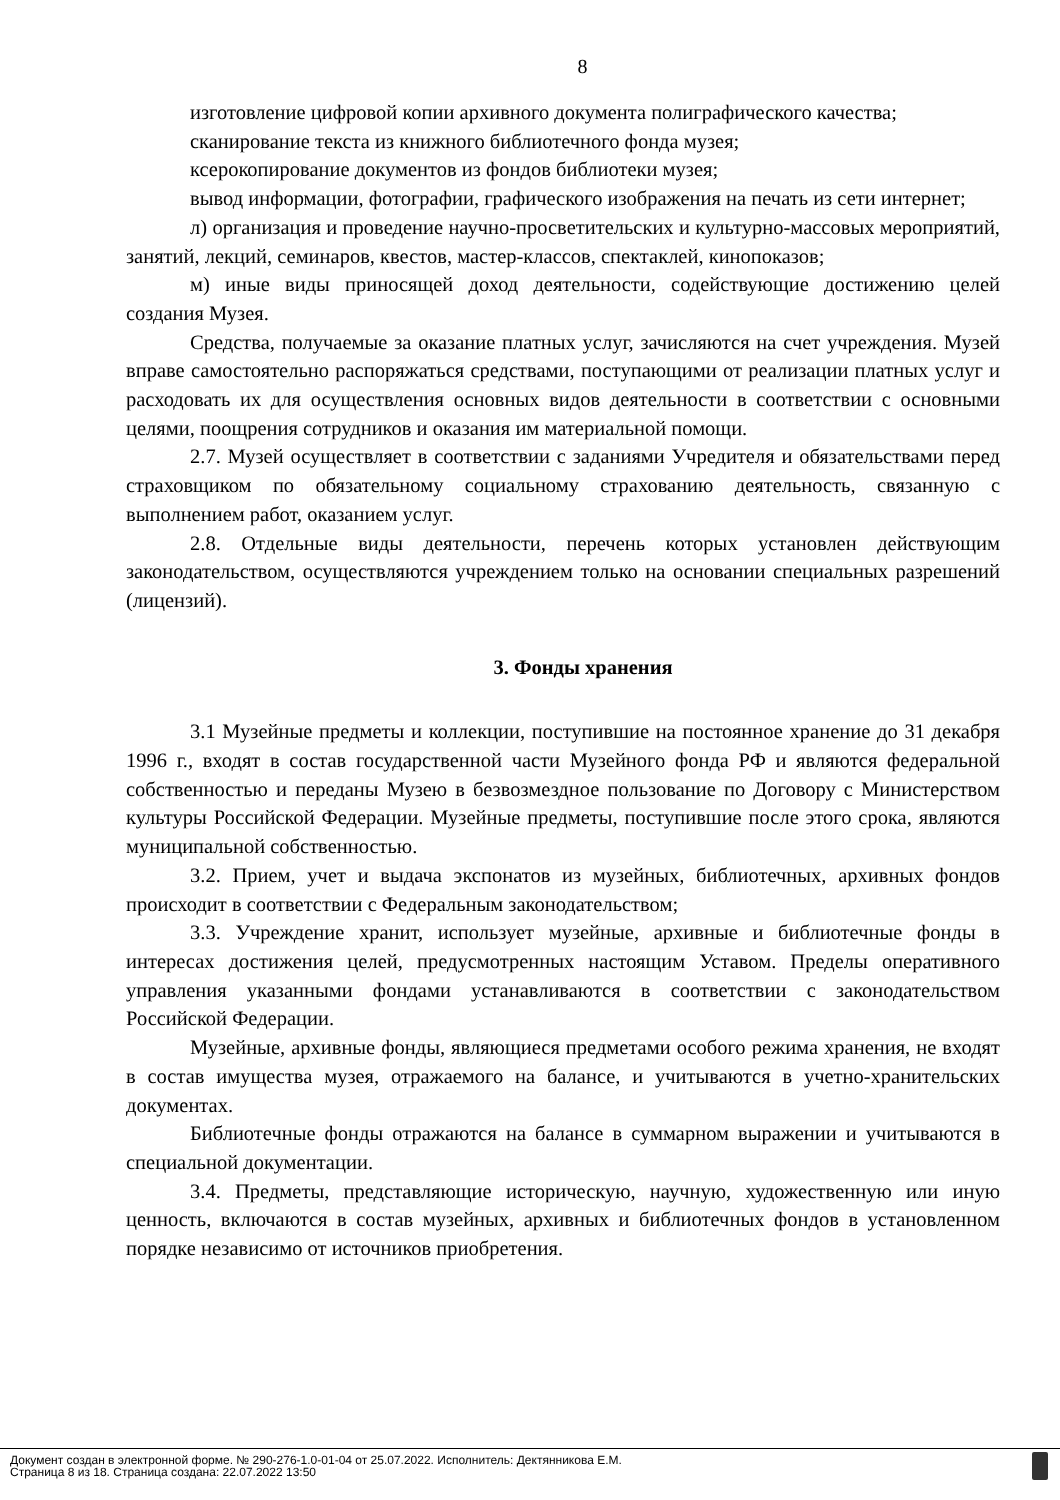8
изготовление цифровой копии архивного документа полиграфического качества;
сканирование текста из книжного библиотечного фонда музея;
ксерокопирование документов из фондов библиотеки музея;
вывод информации, фотографии, графического изображения на печать из сети интернет;
л) организация и проведение научно-просветительских и культурно-массовых мероприятий, занятий, лекций, семинаров, квестов, мастер-классов, спектаклей, кинопоказов;
м) иные виды приносящей доход деятельности, содействующие достижению целей создания Музея.
Средства, получаемые за оказание платных услуг, зачисляются на счет учреждения. Музей вправе самостоятельно распоряжаться средствами, поступающими от реализации платных услуг и расходовать их для осуществления основных видов деятельности в соответствии с основными целями, поощрения сотрудников и оказания им материальной помощи.
2.7. Музей осуществляет в соответствии с заданиями Учредителя и обязательствами перед страховщиком по обязательному социальному страхованию деятельность, связанную с выполнением работ, оказанием услуг.
2.8. Отдельные виды деятельности, перечень которых установлен действующим законодательством, осуществляются учреждением только на основании специальных разрешений (лицензий).
3. Фонды хранения
3.1 Музейные предметы и коллекции, поступившие на постоянное хранение до 31 декабря 1996 г., входят в состав государственной части Музейного фонда РФ и являются федеральной собственностью и переданы Музею в безвозмездное пользование по Договору с Министерством культуры Российской Федерации. Музейные предметы, поступившие после этого срока, являются муниципальной собственностью.
3.2. Прием, учет и выдача экспонатов из музейных, библиотечных, архивных фондов происходит в соответствии с Федеральным законодательством;
3.3. Учреждение хранит, использует музейные, архивные и библиотечные фонды в интересах достижения целей, предусмотренных настоящим Уставом. Пределы оперативного управления указанными фондами устанавливаются в соответствии с законодательством Российской Федерации.
Музейные, архивные фонды, являющиеся предметами особого режима хранения, не входят в состав имущества музея, отражаемого на балансе, и учитываются в учетно-хранительских документах.
Библиотечные фонды отражаются на балансе в суммарном выражении и учитываются в специальной документации.
3.4. Предметы, представляющие историческую, научную, художественную или иную ценность, включаются в состав музейных, архивных и библиотечных фондов в установленном порядке независимо от источников приобретения.
Документ создан в электронной форме. № 290-276-1.0-01-04 от 25.07.2022. Исполнитель: Дектянникова Е.М.
Страница 8 из 18. Страница создана: 22.07.2022 13:50